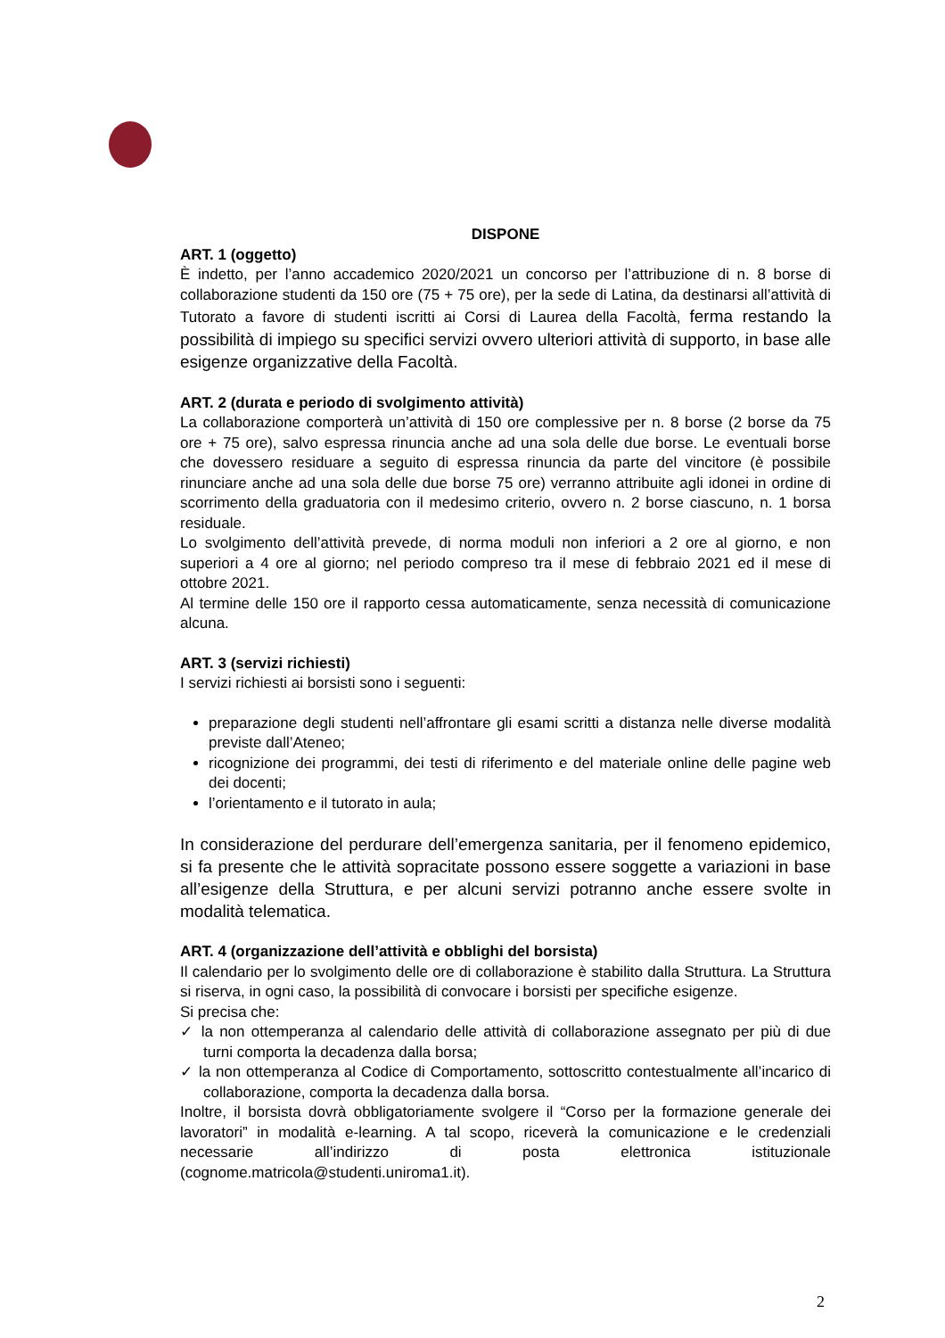DISPONE
ART. 1 (oggetto)
È indetto, per l’anno accademico 2020/2021 un concorso per l’attribuzione di n. 8 borse di collaborazione studenti da 150 ore (75 + 75 ore), per la sede di Latina, da destinarsi all’attività di Tutorato a favore di studenti iscritti ai Corsi di Laurea della Facoltà, ferma restando la possibilità di impiego su specifici servizi ovvero ulteriori attività di supporto, in base alle esigenze organizzative della Facoltà.
ART. 2 (durata e periodo di svolgimento attività)
La collaborazione comporterà un’attività di 150 ore complessive per n. 8 borse (2 borse da 75 ore + 75 ore), salvo espressa rinuncia anche ad una sola delle due borse. Le eventuali borse che dovessero residuare a seguito di espressa rinuncia da parte del vincitore (è possibile rinunciare anche ad una sola delle due borse 75 ore) verranno attribuite agli idonei in ordine di scorrimento della graduatoria con il medesimo criterio, ovvero n. 2 borse ciascuno, n. 1 borsa residuale.
Lo svolgimento dell’attività prevede, di norma moduli non inferiori a 2 ore al giorno, e non superiori a 4 ore al giorno; nel periodo compreso tra il mese di febbraio 2021 ed il mese di ottobre 2021.
Al termine delle 150 ore il rapporto cessa automaticamente, senza necessità di comunicazione alcuna.
ART. 3 (servizi richiesti)
I servizi richiesti ai borsisti sono i seguenti:
preparazione degli studenti nell’affrontare gli esami scritti a distanza nelle diverse modalità previste dall’Ateneo;
ricognizione dei programmi, dei testi di riferimento e del materiale online delle pagine web dei docenti;
l’orientamento e il tutorato in aula;
In considerazione del perdurare dell’emergenza sanitaria, per il fenomeno epidemico, si fa presente che le attività sopracitate possono essere soggette a variazioni in base all’esigenze della Struttura, e per alcuni servizi potranno anche essere svolte in modalità telematica.
ART. 4 (organizzazione dell’attività e obblighi del borsista)
Il calendario per lo svolgimento delle ore di collaborazione è stabilito dalla Struttura. La Struttura si riserva, in ogni caso, la possibilità di convocare i borsisti per specifiche esigenze.
Si precisa che:
✓ la non ottemperanza al calendario delle attività di collaborazione assegnato per più di due turni comporta la decadenza dalla borsa;
✓ la non ottemperanza al Codice di Comportamento, sottoscritto contestualmente all’incarico di collaborazione, comporta la decadenza dalla borsa.
Inoltre, il borsista dovrà obbligatoriamente svolgere il “Corso per la formazione generale dei lavoratori” in modalità e-learning. A tal scopo, riceverà la comunicazione e le credenziali necessarie all’indirizzo di posta elettronica istituzionale (cognome.matricola@studenti.uniroma1.it).
2